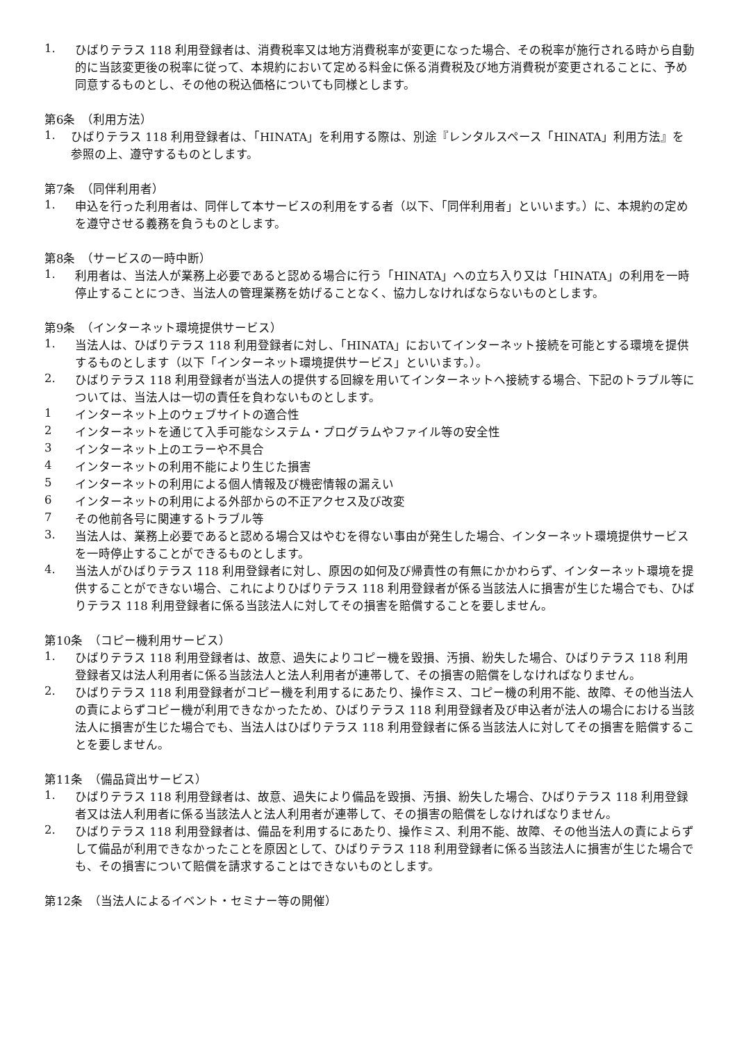1.
ひばりテラス 118 利用登録者は、消費税率又は地方消費税率が変更になった場合、その税率が施行される時から自動的に当該変更後の税率に従って、本規約において定める料金に係る消費税及び地方消費税が変更されることに、予め同意するものとし、その他の税込価格についても同様とします。
第6条　（利用方法）
1.
ひばりテラス 118 利用登録者は、「HINATA」を利用する際は、別途『レンタルスペース「HINATA」利用方法』を参照の上、遵守するものとします。
第7条　（同伴利用者）
1.
申込を行った利用者は、同伴して本サービスの利用をする者（以下、「同伴利用者」といいます。）に、本規約の定めを遵守させる義務を負うものとします。
第8条　（サービスの一時中断）
1.
利用者は、当法人が業務上必要であると認める場合に行う「HINATA」への立ち入り又は「HINATA」の利用を一時停止することにつき、当法人の管理業務を妨げることなく、協力しなければならないものとします。
第9条　（インターネット環境提供サービス）
1.
当法人は、ひばりテラス 118 利用登録者に対し、「HINATA」においてインターネット接続を可能とする環境を提供するものとします（以下「インターネット環境提供サービス」といいます。）。
2.
ひばりテラス 118 利用登録者が当法人の提供する回線を用いてインターネットへ接続する場合、下記のトラブル等については、当法人は一切の責任を負わないものとします。
1
インターネット上のウェブサイトの適合性
2
インターネットを通じて入手可能なシステム・プログラムやファイル等の安全性
3
インターネット上のエラーや不具合
4
インターネットの利用不能により生じた損害
5
インターネットの利用による個人情報及び機密情報の漏えい
6
インターネットの利用による外部からの不正アクセス及び改変
7
その他前各号に関連するトラブル等
3.
当法人は、業務上必要であると認める場合又はやむを得ない事由が発生した場合、インターネット環境提供サービスを一時停止することができるものとします。
4.
当法人がひばりテラス 118 利用登録者に対し、原因の如何及び帰責性の有無にかかわらず、インターネット環境を提供することができない場合、これによりひばりテラス 118 利用登録者が係る当該法人に損害が生じた場合でも、ひばりテラス 118 利用登録者に係る当該法人に対してその損害を賠償することを要しません。
第10条　（コピー機利用サービス）
1.
ひばりテラス 118 利用登録者は、故意、過失によりコピー機を毀損、汚損、紛失した場合、ひばりテラス 118 利用登録者又は法人利用者に係る当該法人と法人利用者が連帯して、その損害の賠償をしなければなりません。
2.
ひばりテラス 118 利用登録者がコピー機を利用するにあたり、操作ミス、コピー機の利用不能、故障、その他当法人の責によらずコピー機が利用できなかったため、ひばりテラス 118 利用登録者及び申込者が法人の場合における当該法人に損害が生じた場合でも、当法人はひばりテラス 118 利用登録者に係る当該法人に対してその損害を賠償することを要しません。
第11条　（備品貸出サービス）
1.
ひばりテラス 118 利用登録者は、故意、過失により備品を毀損、汚損、紛失した場合、ひばりテラス 118 利用登録者又は法人利用者に係る当該法人と法人利用者が連帯して、その損害の賠償をしなければなりません。
2.
ひばりテラス 118 利用登録者は、備品を利用するにあたり、操作ミス、利用不能、故障、その他当法人の責によらずして備品が利用できなかったことを原因として、ひばりテラス 118 利用登録者に係る当該法人に損害が生じた場合でも、その損害について賠償を請求することはできないものとします。
第12条　（当法人によるイベント・セミナー等の開催）